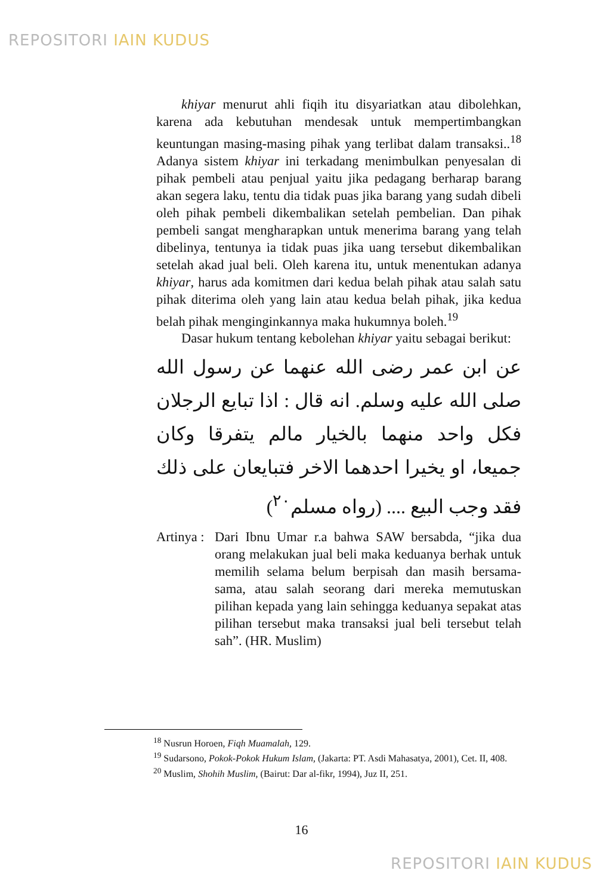REPOSITORI IAIN KUDUS
khiyar menurut ahli fiqih itu disyariatkan atau dibolehkan, karena ada kebutuhan mendesak untuk mempertimbangkan keuntungan masing-masing pihak yang terlibat dalam transaksi..<sup>18</sup> Adanya sistem khiyar ini terkadang menimbulkan penyesalan di pihak pembeli atau penjual yaitu jika pedagang berharap barang akan segera laku, tentu dia tidak puas jika barang yang sudah dibeli oleh pihak pembeli dikembalikan setelah pembelian. Dan pihak pembeli sangat mengharapkan untuk menerima barang yang telah dibelinya, tentunya ia tidak puas jika uang tersebut dikembalikan setelah akad jual beli. Oleh karena itu, untuk menentukan adanya khiyar, harus ada komitmen dari kedua belah pihak atau salah satu pihak diterima oleh yang lain atau kedua belah pihak, jika kedua belah pihak menginginkannya maka hukumnya boleh.<sup>19</sup>
Dasar hukum tentang kebolehan khiyar yaitu sebagai berikut:
عن ابن عمر رضى الله عنهما عن رسول الله صلى الله عليه وسلم. انه قال : اذا تبايع الرجلان فكل واحد منهما بالخيار مالم يتفرقا وكان جميعا، او يخيرا احدهما الاخر فتبايعان على ذلك فقد وجب البيع .... (رواه مسلم<sup>٢٠</sup>)
Artinya :
Dari Ibnu Umar r.a bahwa SAW bersabda, “jika dua orang melakukan jual beli maka keduanya berhak untuk memilih selama belum berpisah dan masih bersama-sama, atau salah seorang dari mereka memutuskan pilihan kepada yang lain sehingga keduanya sepakat atas pilihan tersebut maka transaksi jual beli tersebut telah sah”. (HR. Muslim)
<sup>18</sup> Nusrun Horoen, Fiqh Muamalah, 129.
<sup>19</sup> Sudarsono, Pokok-Pokok Hukum Islam, (Jakarta: PT. Asdi Mahasatya, 2001), Cet. II, 408.
<sup>20</sup> Muslim, Shohih Muslim, (Bairut: Dar al-fikr, 1994), Juz II, 251.
16
REPOSITORI IAIN KUDUS